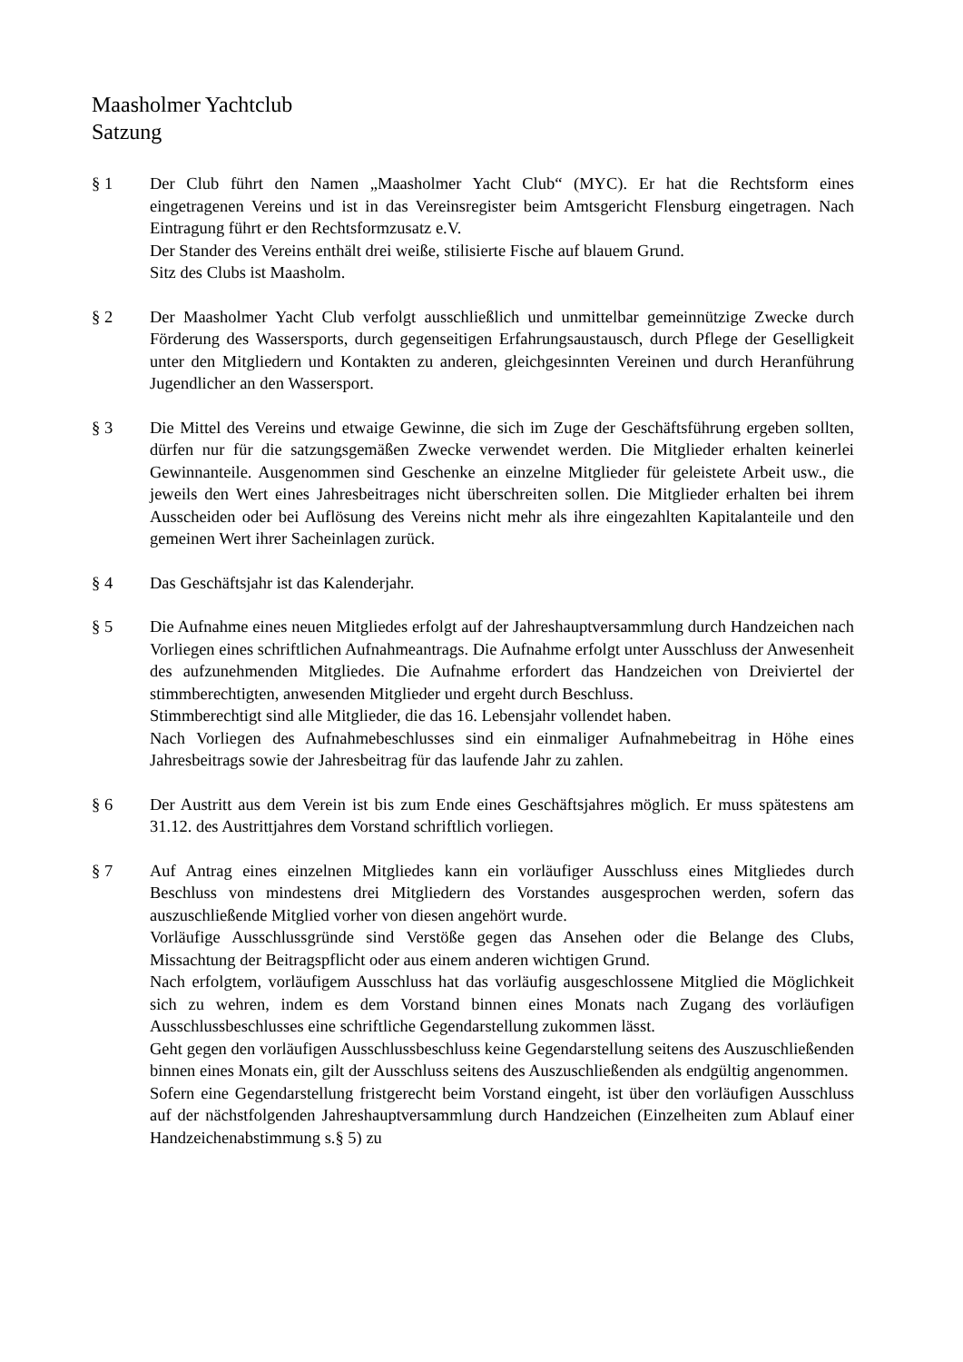Maasholmer Yachtclub
Satzung
§ 1 Der Club führt den Namen „Maasholmer Yacht Club“ (MYC). Er hat die Rechtsform eines eingetragenen Vereins und ist in das Vereinsregister beim Amtsgericht Flensburg eingetragen. Nach Eintragung führt er den Rechtsformzusatz e.V.
Der Stander des Vereins enthält drei weiße, stilisierte Fische auf blauem Grund.
Sitz des Clubs ist Maasholm.
§ 2 Der Maasholmer Yacht Club verfolgt ausschließlich und unmittelbar gemeinnützige Zwecke durch Förderung des Wassersports, durch gegenseitigen Erfahrungsaustausch, durch Pflege der Geselligkeit unter den Mitgliedern und Kontakten zu anderen, gleichgesinnten Vereinen und durch Heranführung Jugendlicher an den Wassersport.
§ 3 Die Mittel des Vereins und etwaige Gewinne, die sich im Zuge der Geschäftsführung ergeben sollten, dürfen nur für die satzungsgemäßen Zwecke verwendet werden. Die Mitglieder erhalten keinerlei Gewinnanteile. Ausgenommen sind Geschenke an einzelne Mitglieder für geleistete Arbeit usw., die jeweils den Wert eines Jahresbeitrages nicht überschreiten sollen. Die Mitglieder erhalten bei ihrem Ausscheiden oder bei Auflösung des Vereins nicht mehr als ihre eingezahlten Kapitalanteile und den gemeinen Wert ihrer Sacheinlagen zurück.
§ 4 Das Geschäftsjahr ist das Kalenderjahr.
§ 5 Die Aufnahme eines neuen Mitgliedes erfolgt auf der Jahreshauptversammlung durch Handzeichen nach Vorliegen eines schriftlichen Aufnahmeantrags. Die Aufnahme erfolgt unter Ausschluss der Anwesenheit des aufzunehmenden Mitgliedes. Die Aufnahme erfordert das Handzeichen von Dreiviertel der stimmberechtigten, anwesenden Mitglieder und ergeht durch Beschluss.
Stimmberechtigt sind alle Mitglieder, die das 16. Lebensjahr vollendet haben.
Nach Vorliegen des Aufnahmebeschlusses sind ein einmaliger Aufnahmebeitrag in Höhe eines Jahresbeitrags sowie der Jahresbeitrag für das laufende Jahr zu zahlen.
§ 6 Der Austritt aus dem Verein ist bis zum Ende eines Geschäftsjahres möglich. Er muss spätestens am 31.12. des Austrittjahres dem Vorstand schriftlich vorliegen.
§ 7 Auf Antrag eines einzelnen Mitgliedes kann ein vorläufiger Ausschluss eines Mitgliedes durch Beschluss von mindestens drei Mitgliedern des Vorstandes ausgesprochen werden, sofern das auszuschließende Mitglied vorher von diesen angehört wurde.
Vorläufige Ausschlussgründe sind Verstöße gegen das Ansehen oder die Belange des Clubs, Missachtung der Beitragspflicht oder aus einem anderen wichtigen Grund.
Nach erfolgtem, vorläufigem Ausschluss hat das vorläufig ausgeschlossene Mitglied die Möglichkeit sich zu wehren, indem es dem Vorstand binnen eines Monats nach Zugang des vorläufigen Ausschlussbeschlusses eine schriftliche Gegendarstellung zukommen lässt.
Geht gegen den vorläufigen Ausschlussbeschluss keine Gegendarstellung seitens des Auszuschließenden binnen eines Monats ein, gilt der Ausschluss seitens des Auszuschließenden als endgültig angenommen.
Sofern eine Gegendarstellung fristgerecht beim Vorstand eingeht, ist über den vorläufigen Ausschluss auf der nächstfolgenden Jahreshauptversammlung durch Handzeichen (Einzelheiten zum Ablauf einer Handzeichenabstimmung s.§ 5) zu